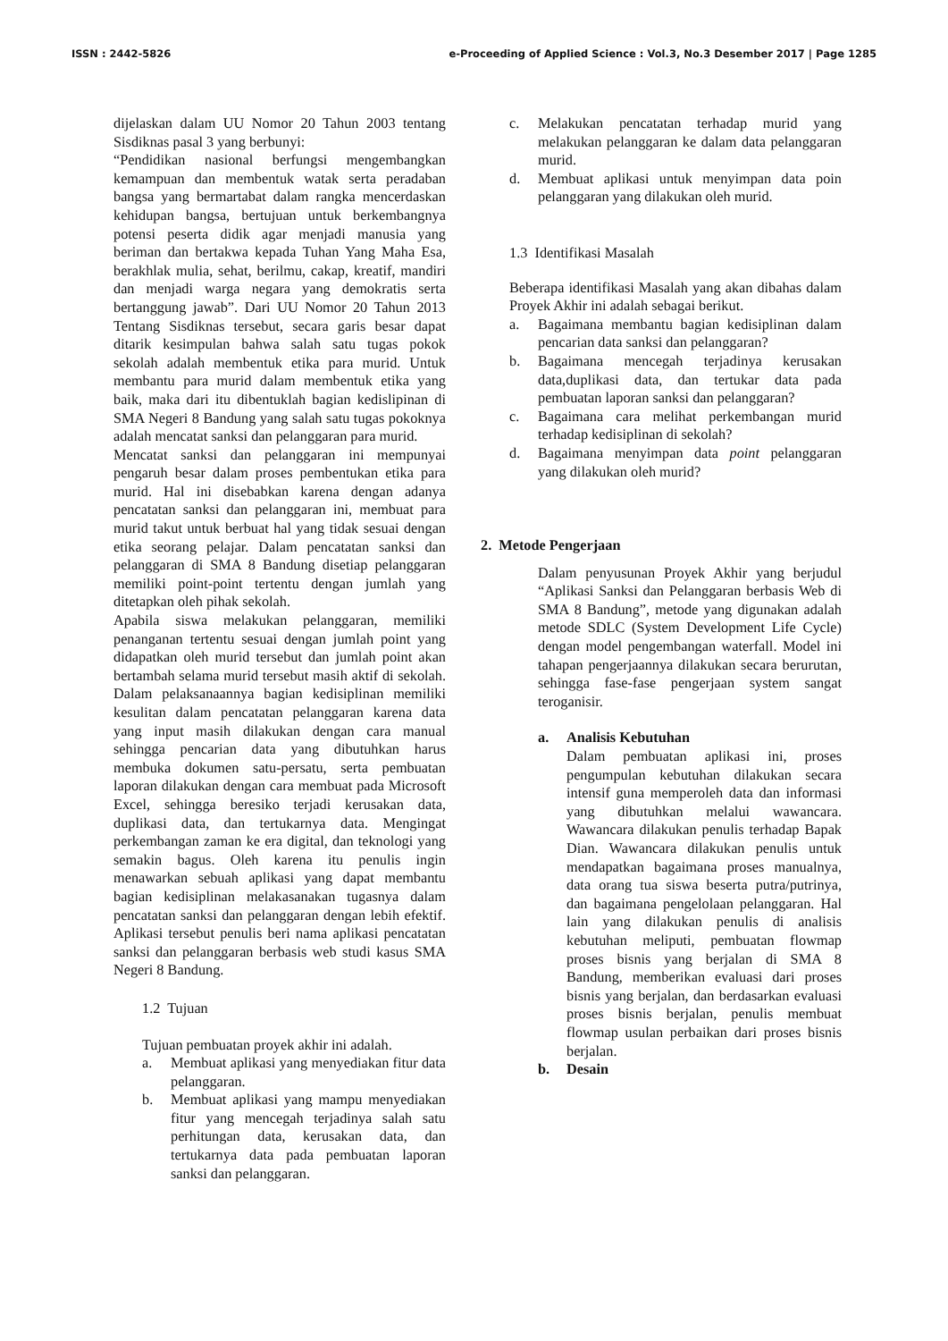ISSN : 2442-5826 e-Proceeding of Applied Science : Vol.3, No.3 Desember 2017 | Page 1285
dijelaskan dalam UU Nomor 20 Tahun 2003 tentang Sisdiknas pasal 3 yang berbunyi:
“Pendidikan nasional berfungsi mengembangkan kemampuan dan membentuk watak serta peradaban bangsa yang bermartabat dalam rangka mencerdaskan kehidupan bangsa, bertujuan untuk berkembangnya potensi peserta didik agar menjadi manusia yang beriman dan bertakwa kepada Tuhan Yang Maha Esa, berakhlak mulia, sehat, berilmu, cakap, kreatif, mandiri dan menjadi warga negara yang demokratis serta bertanggung jawab”. Dari UU Nomor 20 Tahun 2013 Tentang Sisdiknas tersebut, secara garis besar dapat ditarik kesimpulan bahwa salah satu tugas pokok sekolah adalah membentuk etika para murid. Untuk membantu para murid dalam membentuk etika yang baik, maka dari itu dibentuklah bagian kedislipinan di SMA Negeri 8 Bandung yang salah satu tugas pokoknya adalah mencatat sanksi dan pelanggaran para murid.
Mencatat sanksi dan pelanggaran ini mempunyai pengaruh besar dalam proses pembentukan etika para murid. Hal ini disebabkan karena dengan adanya pencatatan sanksi dan pelanggaran ini, membuat para murid takut untuk berbuat hal yang tidak sesuai dengan etika seorang pelajar. Dalam pencatatan sanksi dan pelanggaran di SMA 8 Bandung disetiap pelanggaran memiliki point-point tertentu dengan jumlah yang ditetapkan oleh pihak sekolah.
Apabila siswa melakukan pelanggaran, memiliki penanganan tertentu sesuai dengan jumlah point yang didapatkan oleh murid tersebut dan jumlah point akan bertambah selama murid tersebut masih aktif di sekolah. Dalam pelaksanaannya bagian kedisiplinan memiliki kesulitan dalam pencatatan pelanggaran karena data yang input masih dilakukan dengan cara manual sehingga pencarian data yang dibutuhkan harus membuka dokumen satu-persatu, serta pembuatan laporan dilakukan dengan cara membuat pada Microsoft Excel, sehingga beresiko terjadi kerusakan data, duplikasi data, dan tertukarnya data. Mengingat perkembangan zaman ke era digital, dan teknologi yang semakin bagus. Oleh karena itu penulis ingin menawarkan sebuah aplikasi yang dapat membantu bagian kedisiplinan melakasanakan tugasnya dalam pencatatan sanksi dan pelanggaran dengan lebih efektif. Aplikasi tersebut penulis beri nama aplikasi pencatatan sanksi dan pelanggaran berbasis web studi kasus SMA Negeri 8 Bandung.
1.2 Tujuan
Tujuan pembuatan proyek akhir ini adalah.
a. Membuat aplikasi yang menyediakan fitur data pelanggaran.
b. Membuat aplikasi yang mampu menyediakan fitur yang mencegah terjadinya salah satu perhitungan data, kerusakan data, dan tertukarnya data pada pembuatan laporan sanksi dan pelanggaran.
c. Melakukan pencatatan terhadap murid yang melakukan pelanggaran ke dalam data pelanggaran murid.
d. Membuat aplikasi untuk menyimpan data poin pelanggaran yang dilakukan oleh murid.
1.3 Identifikasi Masalah
Beberapa identifikasi Masalah yang akan dibahas dalam Proyek Akhir ini adalah sebagai berikut.
a. Bagaimana membantu bagian kedisiplinan dalam pencarian data sanksi dan pelanggaran?
b. Bagaimana mencegah terjadinya kerusakan data,duplikasi data, dan tertukar data pada pembuatan laporan sanksi dan pelanggaran?
c. Bagaimana cara melihat perkembangan murid terhadap kedisiplinan di sekolah?
d. Bagaimana menyimpan data point pelanggaran yang dilakukan oleh murid?
2. Metode Pengerjaan
Dalam penyusunan Proyek Akhir yang berjudul “Aplikasi Sanksi dan Pelanggaran berbasis Web di SMA 8 Bandung”, metode yang digunakan adalah metode SDLC (System Development Life Cycle) dengan model pengembangan waterfall. Model ini tahapan pengerjaannya dilakukan secara berurutan, sehingga fase-fase pengerjaan system sangat teroganisir.
a. Analisis Kebutuhan
Dalam pembuatan aplikasi ini, proses pengumpulan kebutuhan dilakukan secara intensif guna memperoleh data dan informasi yang dibutuhkan melalui wawancara. Wawancara dilakukan penulis terhadap Bapak Dian. Wawancara dilakukan penulis untuk mendapatkan bagaimana proses manualnya, data orang tua siswa beserta putra/putrinya, dan bagaimana pengelolaan pelanggaran. Hal lain yang dilakukan penulis di analisis kebutuhan meliputi, pembuatan flowmap proses bisnis yang berjalan di SMA 8 Bandung, memberikan evaluasi dari proses bisnis yang berjalan, dan berdasarkan evaluasi proses bisnis berjalan, penulis membuat flowmap usulan perbaikan dari proses bisnis berjalan.
b. Desain